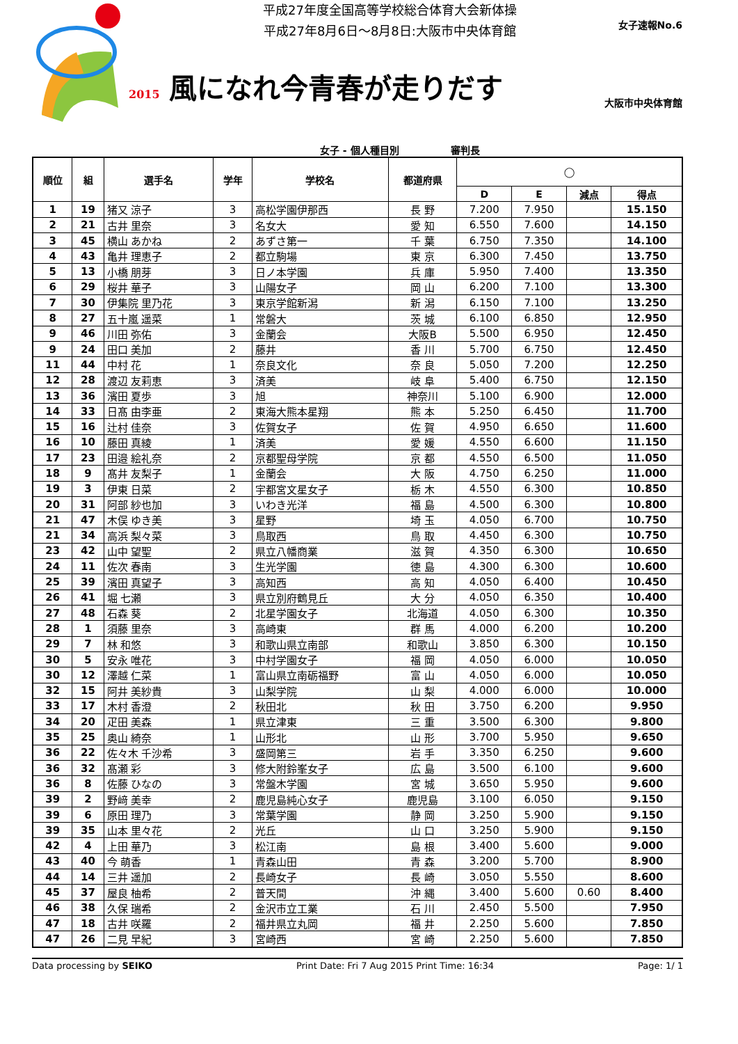平成27年度全国高等学校総合体育大会新体操
平成27年8月6日～8月8日:大阪市中央体育館
女子速報No.6
2015 風になれ今青春が走りだす
大阪市中央体育館
女子 - 個人種目別 審判長
| 順位 | 組 | 選手名 | 学年 | 学校名 | 都道府県 | ◯ | | | |
| --- | --- | --- | --- | --- | --- | --- | --- | --- | --- |
| | | | | | | D | E | 減点 | 得点 |
| 1 | 19 | 猪又 涼子 | 3 | 高松学園伊那西 | 長 野 | 7.200 | 7.950 | | 15.150 |
| 2 | 21 | 古井 里奈 | 3 | 名女大 | 愛 知 | 6.550 | 7.600 | | 14.150 |
| 3 | 45 | 横山 あかね | 2 | あずさ第一 | 千 葉 | 6.750 | 7.350 | | 14.100 |
| 4 | 43 | 亀井 理恵子 | 2 | 都立駒場 | 東 京 | 6.300 | 7.450 | | 13.750 |
| 5 | 13 | 小橋 朋芽 | 3 | 日ノ本学園 | 兵 庫 | 5.950 | 7.400 | | 13.350 |
| 6 | 29 | 桜井 華子 | 3 | 山陽女子 | 岡 山 | 6.200 | 7.100 | | 13.300 |
| 7 | 30 | 伊集院 里乃花 | 3 | 東京学館新潟 | 新 潟 | 6.150 | 7.100 | | 13.250 |
| 8 | 27 | 五十嵐 遥菜 | 1 | 常磐大 | 茨 城 | 6.100 | 6.850 | | 12.950 |
| 9 | 46 | 川田 弥佑 | 3 | 金蘭会 | 大阪B | 5.500 | 6.950 | | 12.450 |
| 9 | 24 | 田口 美加 | 2 | 藤井 | 香 川 | 5.700 | 6.750 | | 12.450 |
| 11 | 44 | 中村 花 | 1 | 奈良文化 | 奈 良 | 5.050 | 7.200 | | 12.250 |
| 12 | 28 | 渡辺 友莉恵 | 3 | 済美 | 岐 阜 | 5.400 | 6.750 | | 12.150 |
| 13 | 36 | 濱田 夏歩 | 3 | 旭 | 神奈川 | 5.100 | 6.900 | | 12.000 |
| 14 | 33 | 日髙 由李亜 | 2 | 東海大熊本星翔 | 熊 本 | 5.250 | 6.450 | | 11.700 |
| 15 | 16 | 辻村 佳奈 | 3 | 佐賀女子 | 佐 賀 | 4.950 | 6.650 | | 11.600 |
| 16 | 10 | 藤田 真綾 | 1 | 済美 | 愛 媛 | 4.550 | 6.600 | | 11.150 |
| 17 | 23 | 田邉 絵礼奈 | 2 | 京都聖母学院 | 京 都 | 4.550 | 6.500 | | 11.050 |
| 18 | 9 | 髙井 友梨子 | 1 | 金蘭会 | 大 阪 | 4.750 | 6.250 | | 11.000 |
| 19 | 3 | 伊東 日菜 | 2 | 宇都宮文星女子 | 栃 木 | 4.550 | 6.300 | | 10.850 |
| 20 | 31 | 阿部 紗也加 | 3 | いわき光洋 | 福 島 | 4.500 | 6.300 | | 10.800 |
| 21 | 47 | 木俣 ゆき美 | 3 | 星野 | 埼 玉 | 4.050 | 6.700 | | 10.750 |
| 21 | 34 | 高浜 梨々菜 | 3 | 鳥取西 | 鳥 取 | 4.450 | 6.300 | | 10.750 |
| 23 | 42 | 山中 望聖 | 2 | 県立八幡商業 | 滋 賀 | 4.350 | 6.300 | | 10.650 |
| 24 | 11 | 佐次 春南 | 3 | 生光学園 | 徳 島 | 4.300 | 6.300 | | 10.600 |
| 25 | 39 | 濱田 真望子 | 3 | 高知西 | 高 知 | 4.050 | 6.400 | | 10.450 |
| 26 | 41 | 堀 七瀬 | 3 | 県立別府鶴見丘 | 大 分 | 4.050 | 6.350 | | 10.400 |
| 27 | 48 | 石森 葵 | 2 | 北星学園女子 | 北海道 | 4.050 | 6.300 | | 10.350 |
| 28 | 1 | 須藤 里奈 | 3 | 高崎東 | 群 馬 | 4.000 | 6.200 | | 10.200 |
| 29 | 7 | 林 和悠 | 3 | 和歌山県立南部 | 和歌山 | 3.850 | 6.300 | | 10.150 |
| 30 | 5 | 安永 唯花 | 3 | 中村学園女子 | 福 岡 | 4.050 | 6.000 | | 10.050 |
| 30 | 12 | 澤越 仁菜 | 1 | 富山県立南砺福野 | 富 山 | 4.050 | 6.000 | | 10.050 |
| 32 | 15 | 阿井 美紗貴 | 3 | 山梨学院 | 山 梨 | 4.000 | 6.000 | | 10.000 |
| 33 | 17 | 木村 香澄 | 2 | 秋田北 | 秋 田 | 3.750 | 6.200 | | 9.950 |
| 34 | 20 | 疋田 美森 | 1 | 県立津東 | 三 重 | 3.500 | 6.300 | | 9.800 |
| 35 | 25 | 奥山 綺奈 | 1 | 山形北 | 山 形 | 3.700 | 5.950 | | 9.650 |
| 36 | 22 | 佐々木 千沙希 | 3 | 盛岡第三 | 岩 手 | 3.350 | 6.250 | | 9.600 |
| 36 | 32 | 髙瀬 彩 | 3 | 修大附鈴峯女子 | 広 島 | 3.500 | 6.100 | | 9.600 |
| 36 | 8 | 佐藤 ひなの | 3 | 常盤木学園 | 宮 城 | 3.650 | 5.950 | | 9.600 |
| 39 | 2 | 野﨑 美幸 | 2 | 鹿児島純心女子 | 鹿児島 | 3.100 | 6.050 | | 9.150 |
| 39 | 6 | 原田 理乃 | 3 | 常葉学園 | 静 岡 | 3.250 | 5.900 | | 9.150 |
| 39 | 35 | 山本 里々花 | 2 | 光丘 | 山 口 | 3.250 | 5.900 | | 9.150 |
| 42 | 4 | 上田 華乃 | 3 | 松江南 | 島 根 | 3.400 | 5.600 | | 9.000 |
| 43 | 40 | 今 萌香 | 1 | 青森山田 | 青 森 | 3.200 | 5.700 | | 8.900 |
| 44 | 14 | 三井 遥加 | 2 | 長崎女子 | 長 崎 | 3.050 | 5.550 | | 8.600 |
| 45 | 37 | 屋良 柚希 | 2 | 普天間 | 沖 縄 | 3.400 | 5.600 | 0.60 | 8.400 |
| 46 | 38 | 久保 瑞希 | 2 | 金沢市立工業 | 石 川 | 2.450 | 5.500 | | 7.950 |
| 47 | 18 | 古井 咲羅 | 2 | 福井県立丸岡 | 福 井 | 2.250 | 5.600 | | 7.850 |
| 47 | 26 | 二見 早紀 | 3 | 宮崎西 | 宮 崎 | 2.250 | 5.600 | | 7.850 |
Data processing by SEIKO Print Date: Fri 7 Aug 2015 Print Time: 16:34 Page: 1/ 1